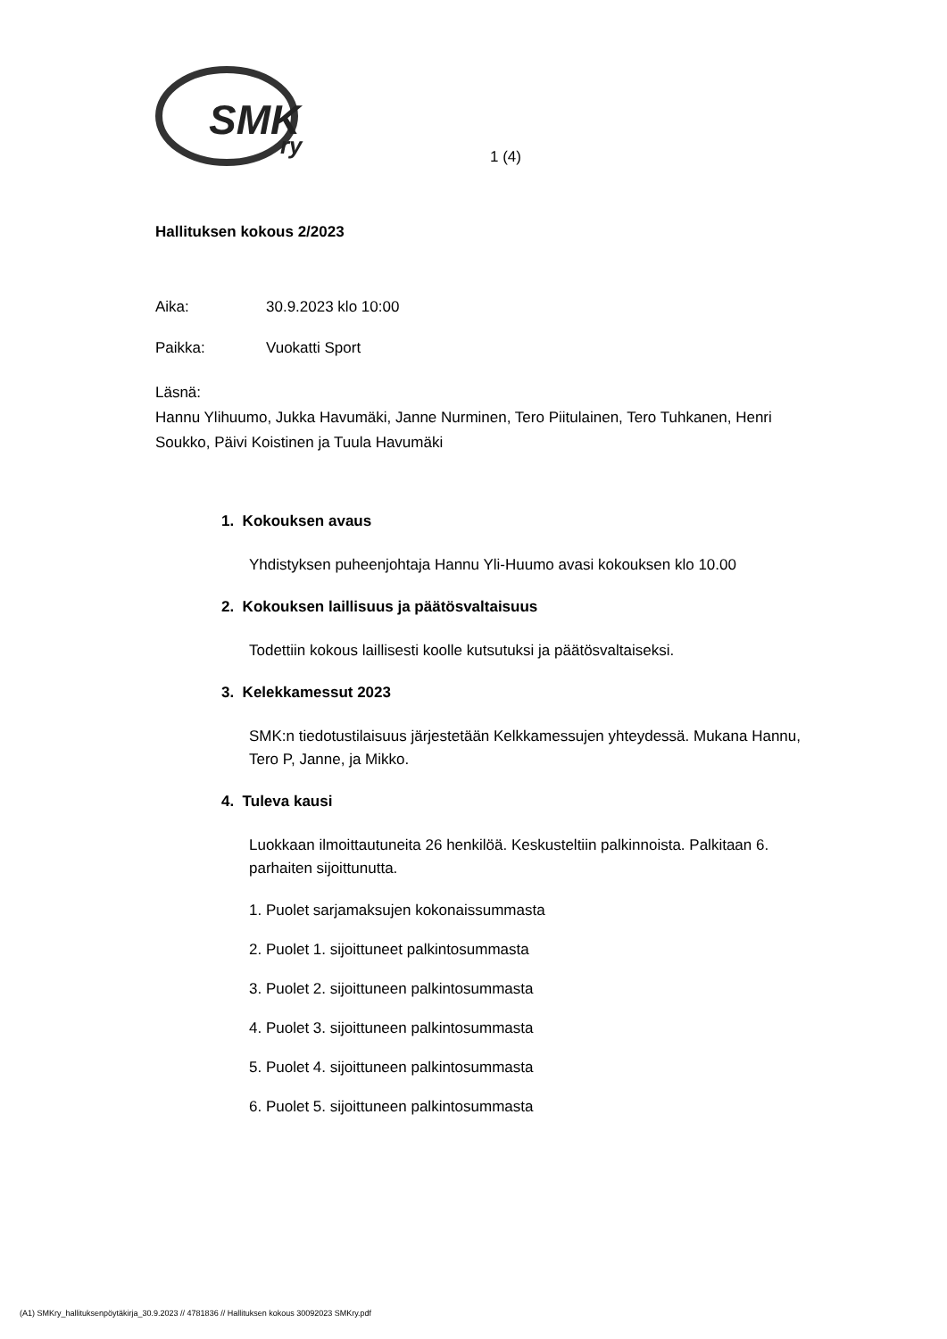SMK
ry
1 (4)
Hallituksen kokous 2/2023
Aika: 30.9.2023 klo 10:00
Paikka: Vuokatti Sport
Läsnä:
Hannu Ylihuumo, Jukka Havumäki, Janne Nurminen, Tero Piitulainen, Tero Tuhkanen, Henri Soukko, Päivi Koistinen ja Tuula Havumäki
1. Kokouksen avaus
Yhdistyksen puheenjohtaja Hannu Yli-Huumo avasi kokouksen klo 10.00
2. Kokouksen laillisuus ja päätösvaltaisuus
Todettiin kokous laillisesti koolle kutsutuksi ja päätösvaltaiseksi.
3. Kelekkamessut 2023
SMK:n tiedotustilaisuus järjestetään Kelkkamessujen yhteydessä. Mukana Hannu, Tero P, Janne, ja Mikko.
4. Tuleva kausi
Luokkaan ilmoittautuneita 26 henkilöä. Keskusteltiin palkinnoista. Palkitaan 6. parhaiten sijoittunutta.
1. Puolet sarjamaksujen kokonaissummasta
2. Puolet 1. sijoittuneet palkintosummasta
3. Puolet 2. sijoittuneen palkintosummasta
4. Puolet 3. sijoittuneen palkintosummasta
5. Puolet 4. sijoittuneen palkintosummasta
6. Puolet 5. sijoittuneen palkintosummasta
(A1) SMKry_hallituksenpöytäkirja_30.9.2023 // 4781836 // Hallituksen kokous 30092023 SMKry.pdf